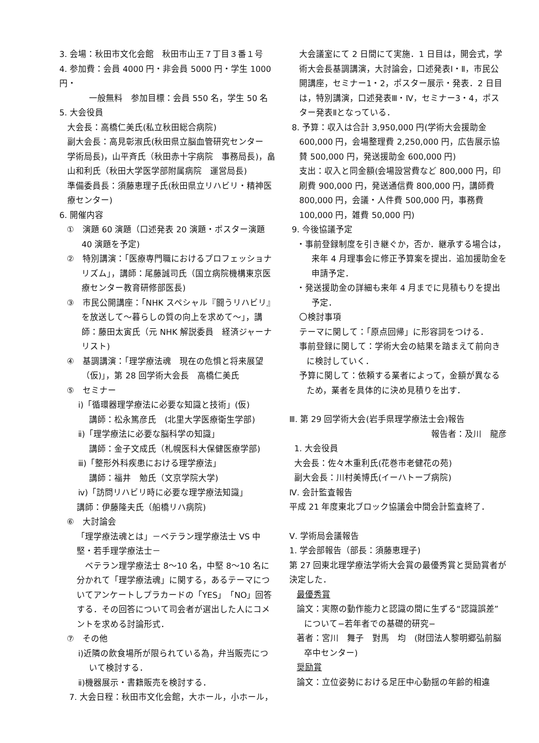3. 会場：秋田市文化会館　秋田市山王７丁目３番１号
4. 参加費：会員 4000 円・非会員 5000 円・学生 1000 円・
一般無料　参加目標：会員 550 名，学生 50 名
5. 大会役員
大会長：高橋仁美氏(私立秋田総合病院)
副大会長：高見彰淑氏(秋田県立脳血管研究センター　学術局長)，山平斉氏（秋田赤十字病院　事務局長)，畠山和利氏（秋田大学医学部附属病院　運営局長)
準備委員長：須藤恵理子氏(秋田県立リハビリ・精神医療センター)
6. 開催内容
①　演題 60 演題（口述発表 20 演題・ポスター演題 40 演題を予定)
②　特別講演：「医療専門職におけるプロフェッショナリズム」，講師：尾藤誠司氏（国立病院機構東京医療センター教育研修部医長)
③　市民公開講座：「NHK スペシャル『闘うリハビリ』を放送して～暮らしの質の向上を求めて～」，講師：藤田太寅氏（元 NHK 解説委員　経済ジャーナリスト)
④　基調講演：「理学療法魂　現在の危惧と将来展望（仮)」，第 28 回学術大会長　高橋仁美氏
⑤　セミナー
ⅰ)「循環器理学療法に必要な知識と技術」(仮)
講師：松永篤彦氏　(北里大学医療衛生学部)
ⅱ)「理学療法に必要な脳科学の知識」
講師：金子文成氏（札幌医科大保健医療学部)
ⅲ)「整形外科疾患における理学療法」
講師：福井　勉氏（文京学院大学)
ⅳ)「訪問リハビリ時に必要な理学療法知識」
講師：伊藤隆夫氏（船橋リハ病院)
⑥　大討論会
「理学療法魂とは」－ベテラン理学療法士 VS 中堅・若手理学療法士－
　ベテラン理学療法士 8～10 名，中堅 8～10 名に分かれて「理学療法魂」に関する，あるテーマについてアンケートしプラカードの「YES」「NO」回答する．その回答について司会者が選出した人にコメントを求める討論形式．
⑦　その他
ⅰ)近隣の飲食場所が限られている為，弁当販売について検討する．
ⅱ)機器展示・書籍販売を検討する．
7. 大会日程：秋田市文化会館，大ホール，小ホール，
大会議室にて 2 日間にて実施．1 日目は，開会式，学術大会長基調講演，大討論会，口述発表Ⅰ・Ⅱ，市民公開講座，セミナー1・2，ポスター展示・発表．2 日目は，特別講演，口述発表Ⅲ・Ⅳ，セミナー3・4，ポスター発表Ⅱとなっている．
8. 予算：収入は合計 3,950,000 円(学術大会援助金 600,000 円，会場整理費 2,250,000 円，広告展示協賛 500,000 円，発送援助金 600,000 円)
支出：収入と同金額(会場設営費など 800,000 円，印刷費 900,000 円，発送通信費 800,000 円，講師費 800,000 円，会議・人件費 500,000 円，事務費 100,000 円，雑費 50,000 円)
9. 今後協議予定
・事前登録制度を引き継ぐか，否か．継承する場合は，来年 4 月理事会に修正予算案を提出．追加援助金を申請予定．
・発送援助金の詳細も来年 4 月までに見積もりを提出予定．
〇検討事項
テーマに関して：「原点回帰」に形容詞をつける．
事前登録に関して：学術大会の結果を踏まえて前向きに検討していく．
予算に関して：依頼する業者によって，金額が異なるため，業者を具体的に決め見積りを出す．
Ⅲ. 第 29 回学術大会(岩手県理学療法士会)報告
報告者：及川　龍彦
1. 大会役員
大会長：佐々木重利氏(花巻市老健花の苑)
副大会長：川村美博氏(イーハトーブ病院)
Ⅳ. 会計監査報告
平成 21 年度東北ブロック協議会中間会計監査終了．
Ⅴ. 学術局会議報告
1. 学会部報告（部長：須藤恵理子)
第 27 回東北理学療法学術大会賞の最優秀賞と奨励賞者が決定した．
最優秀賞
論文：実際の動作能力と認識の間に生ずる“認識誤差”について−若年者での基礎的研究−
著者：宮川　舞子　對馬　均　(財団法人黎明郷弘前脳卒中センター)
奨励賞
論文：立位姿勢における足圧中心動揺の年齢的相違